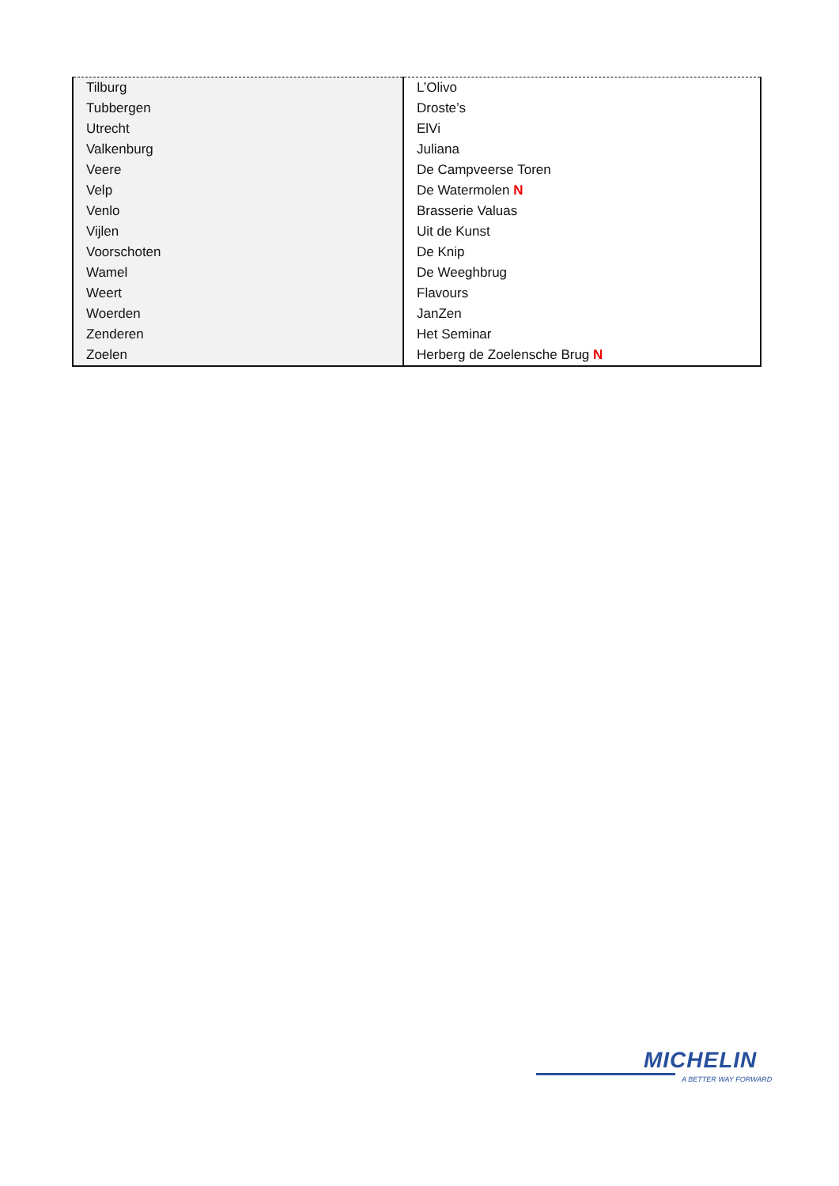| Tilburg | L’Olivo |
| Tubbergen | Droste’s |
| Utrecht | ElVi |
| Valkenburg | Juliana |
| Veere | De Campveerse Toren |
| Velp | De Watermolen N |
| Venlo | Brasserie Valuas |
| Vijlen | Uit de Kunst |
| Voorschoten | De Knip |
| Wamel | De Weeghbrug |
| Weert | Flavours |
| Woerden | JanZen |
| Zenderen | Het Seminar |
| Zoelen | Herberg de Zoelensche Brug N |
MICHELIN
A BETTER WAY FORWARD